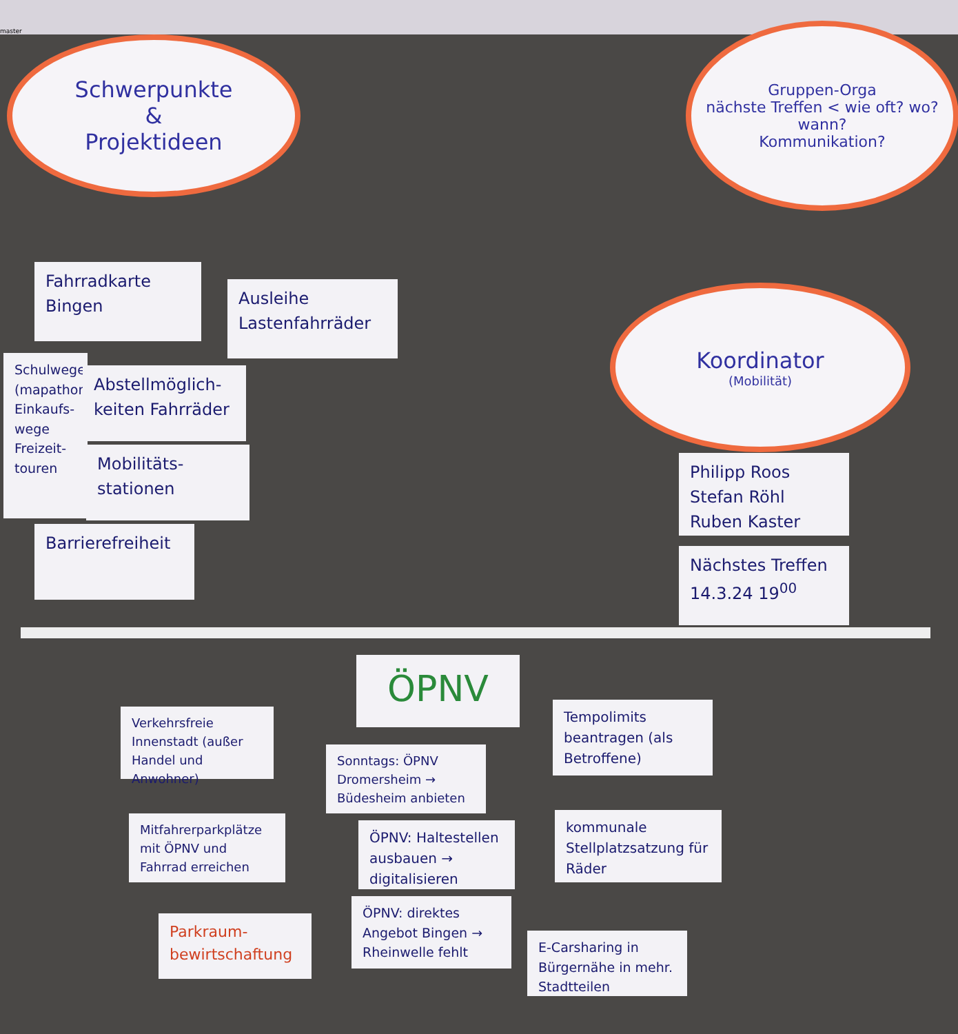master
Schwerpunkte
&
Projektideen
Gruppen-Orga
nächste Treffen < wie oft? wo? wann?
Kommunikation?
Fahrradkarte Bingen
Ausleihe Lastenfahrräder
Schulwege (mapathon) Einkaufs­wege Freizeit­touren
Abstellmöglich­keiten Fahrräder
Mobilitäts­stationen
Barrierefrei­heit
Koordinator
(Mobilität)
Philipp Roos
Stefan Röhl
Ruben Kaster
Nächstes Treffen
14.3.24 19<sup>00</sup>
ÖPNV
Verkehrsfreie Innenstadt (außer Handel und Anwohner)
Sonntags: ÖPNV Dromersheim → Büdesheim anbieten
Tempolimits beantragen (als Betroffene)
Mitfahrerpark­plätze mit ÖPNV und Fahrrad erreichen
ÖPNV: Haltestellen ausbauen → digitalisieren
kommunale Stellplatzsatzung für Räder
ÖPNV: direktes Angebot Bingen → Rheinwelle fehlt
Parkraum­bewirtschaftung
E-Carsharing in Bürgernähe in mehr. Stadtteilen